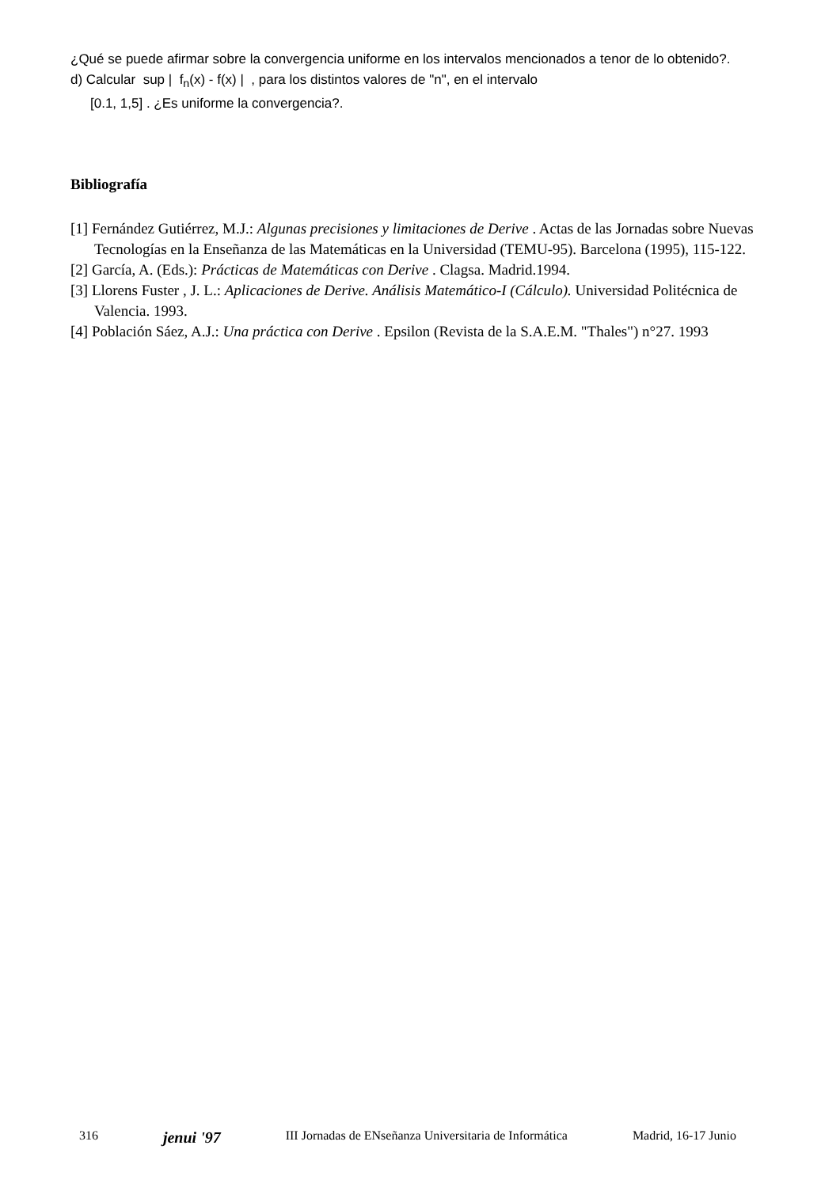¿Qué se puede afirmar sobre la convergencia uniforme en los intervalos mencionados a tenor de lo obtenido?.
d) Calcular sup | f<sub>n</sub>(x) - f(x) | , para los distintos valores de "n", en el intervalo
[0.1, 1,5] . ¿Es uniforme la convergencia?.
Bibliografía
[1] Fernández Gutiérrez, M.J.: Algunas precisiones y limitaciones de Derive . Actas de las Jornadas sobre Nuevas Tecnologías en la Enseñanza de las Matemáticas en la Universidad (TEMU-95). Barcelona (1995), 115-122.
[2] García, A. (Eds.): Prácticas de Matemáticas con Derive . Clagsa. Madrid.1994.
[3] Llorens Fuster , J. L.: Aplicaciones de Derive. Análisis Matemático-I (Cálculo). Universidad Politécnica de Valencia. 1993.
[4] Población Sáez, A.J.: Una práctica con Derive . Epsilon (Revista de la S.A.E.M. "Thales") n°27. 1993
316 jenui '97 III Jornadas de ENseñanza Universitaria de Informática Madrid, 16-17 Junio